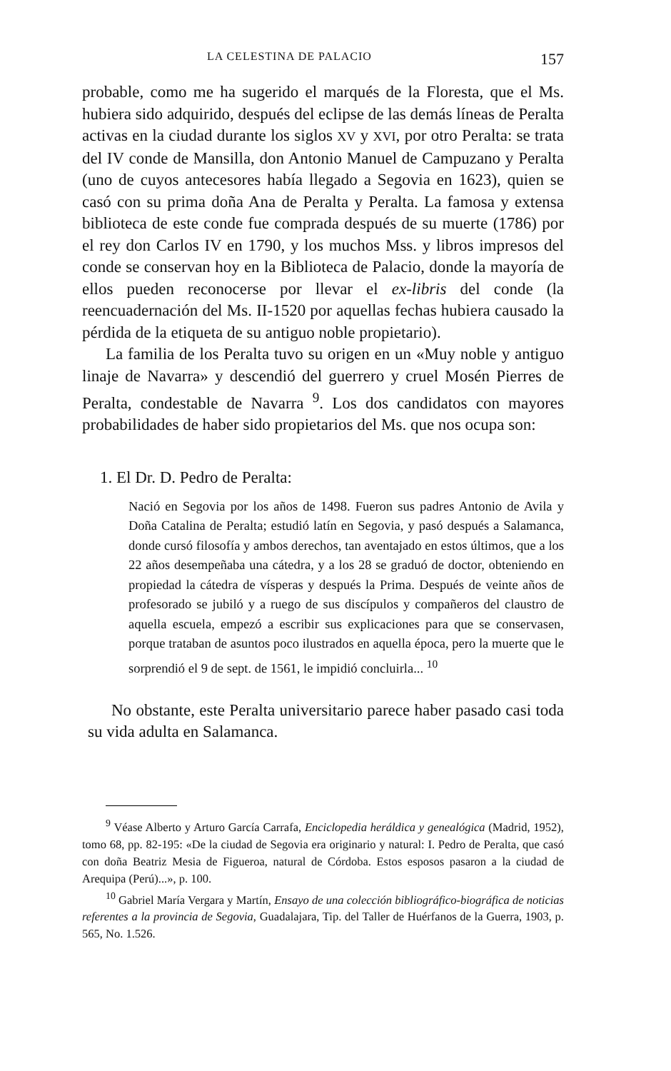LA CELESTINA DE PALACIO 157
probable, como me ha sugerido el marqués de la Floresta, que el Ms. hubiera sido adquirido, después del eclipse de las demás líneas de Peralta activas en la ciudad durante los siglos XV y XVI, por otro Peralta: se trata del IV conde de Mansilla, don Antonio Manuel de Campuzano y Peralta (uno de cuyos antecesores había llegado a Segovia en 1623), quien se casó con su prima doña Ana de Peralta y Peralta. La famosa y extensa biblioteca de este conde fue comprada después de su muerte (1786) por el rey don Carlos IV en 1790, y los muchos Mss. y libros impresos del conde se conservan hoy en la Biblioteca de Palacio, donde la mayoría de ellos pueden reconocerse por llevar el ex-libris del conde (la reencuadernación del Ms. II-1520 por aquellas fechas hubiera causado la pérdida de la etiqueta de su antiguo noble propietario).
La familia de los Peralta tuvo su origen en un «Muy noble y antiguo linaje de Navarra» y descendió del guerrero y cruel Mosén Pierres de Peralta, condestable de Navarra <sup>9</sup>. Los dos candidatos con mayores probabilidades de haber sido propietarios del Ms. que nos ocupa son:
1. El Dr. D. Pedro de Peralta:
Nació en Segovia por los años de 1498. Fueron sus padres Antonio de Avila y Doña Catalina de Peralta; estudió latín en Segovia, y pasó después a Salamanca, donde cursó filosofía y ambos derechos, tan aventajado en estos últimos, que a los 22 años desempeñaba una cátedra, y a los 28 se graduó de doctor, obteniendo en propiedad la cátedra de vísperas y después la Prima. Después de veinte años de profesorado se jubiló y a ruego de sus discípulos y compañeros del claustro de aquella escuela, empezó a escribir sus explicaciones para que se conservasen, porque trataban de asuntos poco ilustrados en aquella época, pero la muerte que le sorprendió el 9 de sept. de 1561, le impidió concluirla... <sup>10</sup>
No obstante, este Peralta universitario parece haber pasado casi toda su vida adulta en Salamanca.
<sup>9</sup> Véase Alberto y Arturo García Carrafa, Enciclopedia heráldica y genealógica (Madrid, 1952), tomo 68, pp. 82-195: «De la ciudad de Segovia era originario y natural: I. Pedro de Peralta, que casó con doña Beatriz Mesia de Figueroa, natural de Córdoba. Estos esposos pasaron a la ciudad de Arequipa (Perú)...», p. 100.
<sup>10</sup> Gabriel María Vergara y Martín, Ensayo de una colección bibliográfico-biográfica de noticias referentes a la provincia de Segovia, Guadalajara, Tip. del Taller de Huérfanos de la Guerra, 1903, p. 565, No. 1.526.